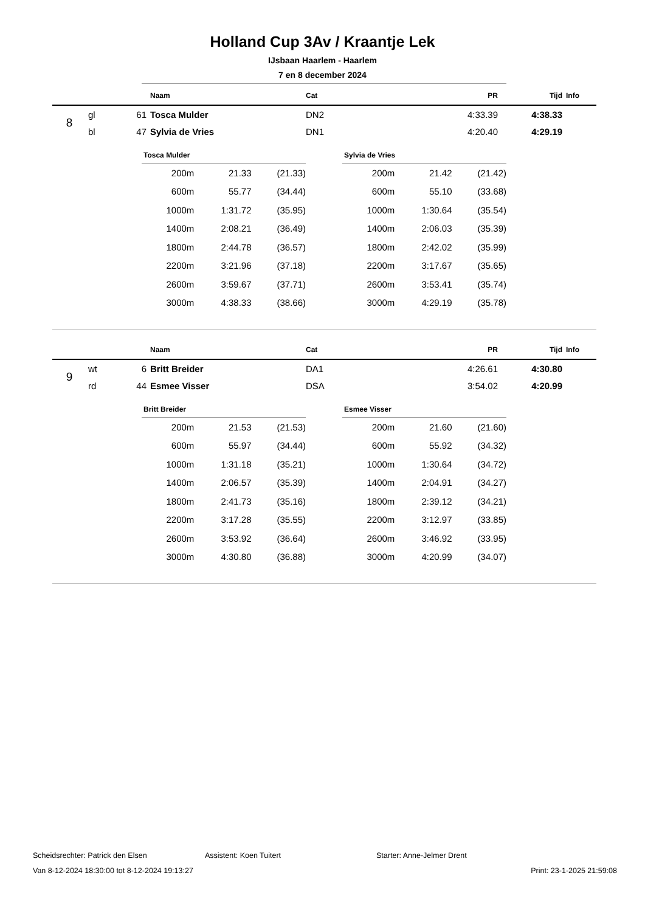Holland Cup 3Av / Kraantje Lek
IJsbaan Haarlem - Haarlem
7 en 8 december 2024
| | | | Naam | Cat | PR | Tijd | Info |
| --- | --- | --- | --- | --- | --- | --- | --- |
| 8 | gl | 61 | Tosca Mulder | DN2 | 4:33.39 | 4:38.33 | |
| | bl | 47 | Sylvia de Vries | DN1 | 4:20.40 | 4:29.19 | |
| Tosca Mulder | | |
| --- | --- | --- |
| 200m | 21.33 | (21.33) |
| 600m | 55.77 | (34.44) |
| 1000m | 1:31.72 | (35.95) |
| 1400m | 2:08.21 | (36.49) |
| 1800m | 2:44.78 | (36.57) |
| 2200m | 3:21.96 | (37.18) |
| 2600m | 3:59.67 | (37.71) |
| 3000m | 4:38.33 | (38.66) |
| Sylvia de Vries | | |
| --- | --- | --- |
| 200m | 21.42 | (21.42) |
| 600m | 55.10 | (33.68) |
| 1000m | 1:30.64 | (35.54) |
| 1400m | 2:06.03 | (35.39) |
| 1800m | 2:42.02 | (35.99) |
| 2200m | 3:17.67 | (35.65) |
| 2600m | 3:53.41 | (35.74) |
| 3000m | 4:29.19 | (35.78) |
| | | | Naam | Cat | PR | Tijd | Info |
| --- | --- | --- | --- | --- | --- | --- | --- |
| 9 | wt | 6 | Britt Breider | DA1 | 4:26.61 | 4:30.80 | |
| | rd | 44 | Esmee Visser | DSA | 3:54.02 | 4:20.99 | |
| Britt Breider | | |
| --- | --- | --- |
| 200m | 21.53 | (21.53) |
| 600m | 55.97 | (34.44) |
| 1000m | 1:31.18 | (35.21) |
| 1400m | 2:06.57 | (35.39) |
| 1800m | 2:41.73 | (35.16) |
| 2200m | 3:17.28 | (35.55) |
| 2600m | 3:53.92 | (36.64) |
| 3000m | 4:30.80 | (36.88) |
| Esmee Visser | | |
| --- | --- | --- |
| 200m | 21.60 | (21.60) |
| 600m | 55.92 | (34.32) |
| 1000m | 1:30.64 | (34.72) |
| 1400m | 2:04.91 | (34.27) |
| 1800m | 2:39.12 | (34.21) |
| 2200m | 3:12.97 | (33.85) |
| 2600m | 3:46.92 | (33.95) |
| 3000m | 4:20.99 | (34.07) |
Scheidsrechter: Patrick den Elsen Assistent: Koen Tuitert Starter: Anne-Jelmer Drent
Van 8-12-2024 18:30:00 tot 8-12-2024 19:13:27 Print: 23-1-2025 21:59:08